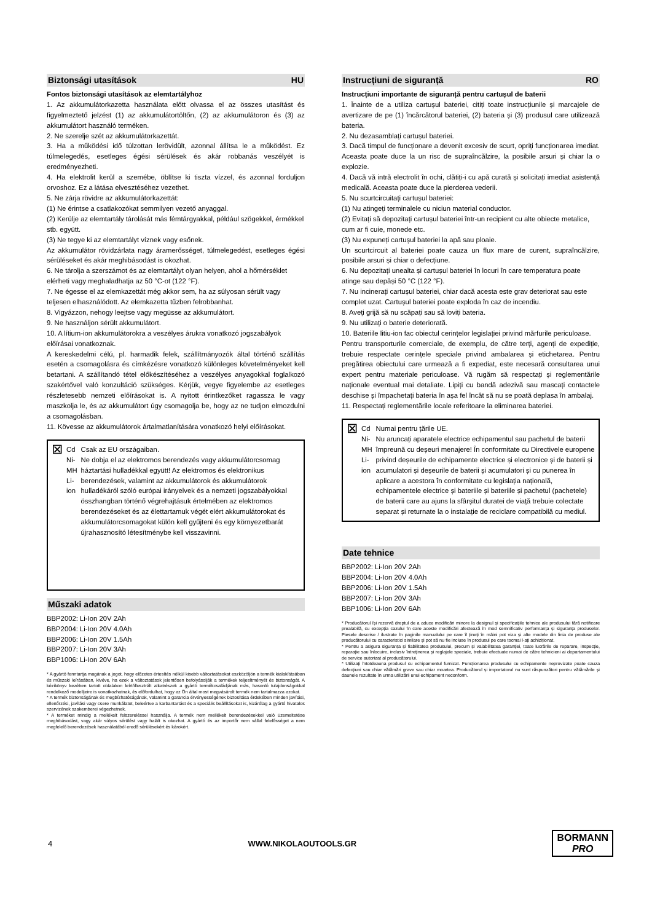Biztonsági utasítások HU
Fontos biztonsági utasítások az elemtartályhoz
1. Az akkumulátorkazetta használata előtt olvassa el az összes utasítást és figyelmeztető jelzést (1) az akkumulátortöltőn, (2) az akkumulátoron és (3) az akkumulátort használó terméken.
2. Ne szerelje szét az akkumulátorkazettát.
3. Ha a működési idő túlzottan lerövidült, azonnal állítsa le a működést. Ez túlmelegedés, esetleges égési sérülések és akár robbanás veszélyét is eredményezheti.
4. Ha elektrolit kerül a szemébe, öblítse ki tiszta vízzel, és azonnal forduljon orvoshoz. Ez a látása elvesztéséhez vezethet.
5. Ne zárja rövidre az akkumulátorkazettát:
(1) Ne érintse a csatlakozókat semmilyen vezető anyaggal.
(2) Kerülje az elemtartály tárolását más fémtárgyakkal, például szögekkel, érmékkel stb. együtt.
(3) Ne tegye ki az elemtartályt víznek vagy esőnek.
Az akkumulátor rövidzárlata nagy áramerősséget, túlmelegedést, esetleges égési sérüléseket és akár meghibásodást is okozhat.
6. Ne tárolja a szerszámot és az elemtartályt olyan helyen, ahol a hőmérséklet elérheti vagy meghaladhatja az 50 °C-ot (122 °F).
7. Ne égesse el az elemkazettát még akkor sem, ha az súlyosan sérült vagy teljesen elhasználódott. Az elemkazetta tűzben felrobbanhat.
8. Vigyázzon, nehogy leejtse vagy megüsse az akkumulátort.
9. Ne használjon sérült akkumulátort.
10. A lítium-ion akkumulátorokra a veszélyes árukra vonatkozó jogszabályok előírásai vonatkoznak.
A kereskedelmi célú, pl. harmadik felek, szállítmányozók által történő szállítás esetén a csomagolásra és címkézésre vonatkozó különleges követelményeket kell betartani. A szállítandó tétel előkészítéséhez a veszélyes anyagokkal foglalkozó szakértővel való konzultáció szükséges. Kérjük, vegye figyelembe az esetleges részletesebb nemzeti előírásokat is. A nyitott érintkezőket ragassza le vagy maszkolja le, és az akkumulátort úgy csomagolja be, hogy az ne tudjon elmozdulni a csomagolásban.
11. Kövesse az akkumulátorok ártalmatlanítására vonatkozó helyi előírásokat.
⊠
Cd
Ni-MH
Li-ion
Csak az EU országaiban.
Ne dobja el az elektromos berendezés vagy akkumulátorcsomag háztartási hulladékkal együtt! Az elektromos és elektronikus berendezések, valamint az akkumulátorok és akkumulátorok hulladékáról szóló európai irányelvek és a nemzeti jogszabályokkal összhangban történő végrehajtásuk értelmében az elektromos berendezéseket és az élettartamuk végét elért akkumulátorokat és akkumulátorcsomagokat külön kell gyűjteni és egy környezetbarát újrahasznosító létesítménybe kell visszavinni.
Műszaki adatok
BBP2002: Li-Ion 20V 2Ah
BBP2004: Li-Ion 20V 4.0Ah
BBP2006: Li-Ion 20V 1.5Ah
BBP2007: Li-Ion 20V 3Ah
BBP1006: Li-Ion 20V 6Ah
* A gyártó fenntartja magának a jogot, hogy előzetes értesítés nélkül kisebb változtatásokat eszközöljön a termék kialakításában és műszaki leírásában, kivéve, ha ezek a változtatások jelentősen befolyásolják a termékek teljesítményét és biztonságát. A kézikönyv kezében tartott oldalakon leírt/illusztrált alkatrészek a gyártó termékcsaládjának más, hasonló tulajdonságokkal rendelkező modelljeire is vonatkozhatnak, és előfordulhat, hogy az Ön által most megvásárolt termék nem tartalmazza azokat.
* A termék biztonságának és megbízhatóságának, valamint a garancia érvényességének biztosítása érdekében minden javítási, ellenőrzési, javítási vagy csere munkálatot, beleértve a karbantartást és a speciális beállításokat is, kizárólag a gyártó hivatalos szervizének szakemberei végezhetnek.
* A terméket mindig a mellékelt felszereléssel használja. A termék nem mellékelt berendezésekkel való üzemeltetése meghibásodást, vagy akár súlyos sérülést vagy halált is okozhat. A gyártó és az importőr nem vállal felelősséget a nem megfelelő berendezések használatából eredő sérülésekért és károkért.
Instrucțiuni de siguranță RO
Instrucțiuni importante de siguranță pentru cartușul de baterii
1. Înainte de a utiliza cartușul bateriei, citiți toate instrucțiunile și marcajele de avertizare de pe (1) încărcătorul bateriei, (2) bateria și (3) produsul care utilizează bateria.
2. Nu dezasamblați cartușul bateriei.
3. Dacă timpul de funcționare a devenit excesiv de scurt, opriți funcționarea imediat. Aceasta poate duce la un risc de supraîncălzire, la posibile arsuri și chiar la o explozie.
4. Dacă vă intră electrolit în ochi, clătiți-i cu apă curată și solicitați imediat asistență medicală. Aceasta poate duce la pierderea vederii.
5. Nu scurtcircuitați cartușul bateriei:
(1) Nu atingeți terminalele cu niciun material conductor.
(2) Evitați să depozitați cartușul bateriei într-un recipient cu alte obiecte metalice, cum ar fi cuie, monede etc.
(3) Nu expuneți cartușul bateriei la apă sau ploaie.
Un scurtcircuit al bateriei poate cauza un flux mare de curent, supraîncălzire, posibile arsuri și chiar o defecțiune.
6. Nu depozitați unealta și cartușul bateriei în locuri în care temperatura poate atinge sau depăși 50 °C (122 °F).
7. Nu incinerați cartușul bateriei, chiar dacă acesta este grav deteriorat sau este complet uzat. Cartușul bateriei poate exploda în caz de incendiu.
8. Aveți grijă să nu scăpați sau să loviți bateria.
9. Nu utilizați o baterie deteriorată.
10. Bateriile litiu-ion fac obiectul cerințelor legislației privind mărfurile periculoase.
Pentru transporturile comerciale, de exemplu, de către terți, agenți de expediție, trebuie respectate cerințele speciale privind ambalarea și etichetarea. Pentru pregătirea obiectului care urmează a fi expediat, este necesară consultarea unui expert pentru materiale periculoase. Vă rugăm să respectați și reglementările naționale eventual mai detaliate. Lipiți cu bandă adezivă sau mascați contactele deschise și împachetați bateria în așa fel încât să nu se poată deplasa în ambalaj.
11. Respectați reglementările locale referitoare la eliminarea bateriei.
⊠
Cd
Ni-MH
Li-ion
Numai pentru țările UE.
Nu aruncați aparatele electrice echipamentul sau pachetul de baterii împreună cu deșeuri menajere! În conformitate cu Directivele europene privind deșeurile de echipamente electrice și electronice și de baterii și acumulatori și deșeurile de baterii și acumulatori și cu punerea în aplicare a acestora în conformitate cu legislația națională, echipamentele electrice și bateriile și bateriile și pachetul (pachetele) de baterii care au ajuns la sfârșitul duratei de viață trebuie colectate separat și returnate la o instalație de reciclare compatibilă cu mediul.
Date tehnice
BBP2002: Li-Ion 20V 2Ah
BBP2004: Li-Ion 20V 4.0Ah
BBP2006: Li-Ion 20V 1.5Ah
BBP2007: Li-Ion 20V 3Ah
BBP1006: Li-Ion 20V 6Ah
* Producătorul își rezervă dreptul de a aduce modificări minore la designul și specificațiile tehnice ale produsului fără notificare prealabilă, cu excepția cazului în care aceste modificări afectează în mod semnificativ performanța și siguranța produselor. Piesele descrise / ilustrate în paginile manualului pe care îl țineți în mâini pot viza și alte modele din linia de produse ale producătorului cu caracteristici similare și pot să nu fie incluse în produsul pe care tocmai l-ați achiziționat.
* Pentru a asigura siguranța și fiabilitatea produsului, precum și valabilitatea garanției, toate lucrările de reparare, inspecție, reparație sau înlocuire, inclusiv întreținerea și reglajele speciale, trebuie efectuate numai de către tehnicieni ai departamentului de service autorizat al producătorului.
* Utilizați întotdeauna produsul cu echipamentul furnizat. Funcționarea produsului cu echipamente neprovizate poate cauza defecțiuni sau chiar vătămări grave sau chiar moartea. Producătorul și importatorul nu sunt răspunzători pentru vătămările și daunele rezultate în urma utilizării unui echipament neconform.
4 WWW.NIKOLAOUTOOLS.GR
BORMANN
PRO